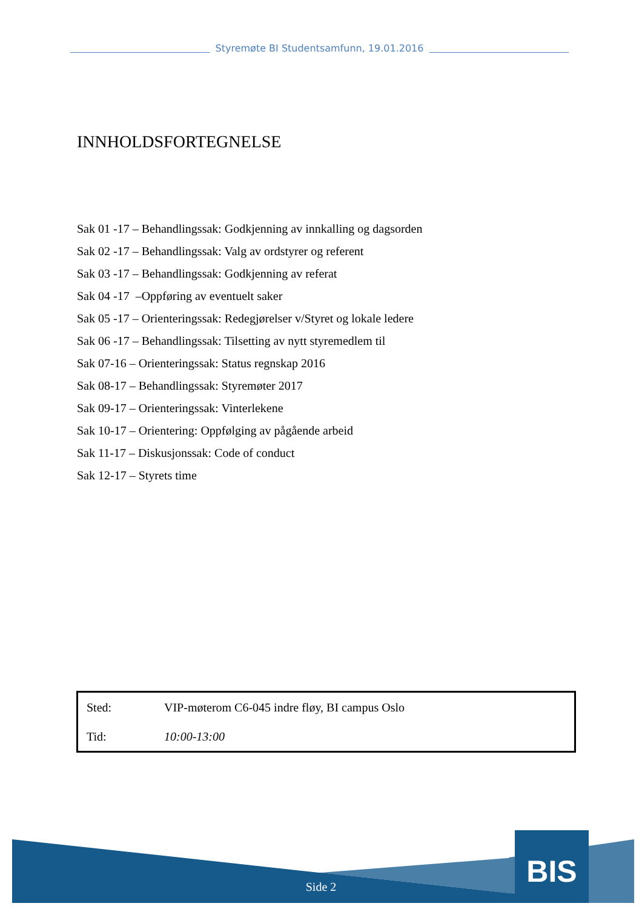Styremøte BI Studentsamfunn, 19.01.2016
INNHOLDSFORTEGNELSE
Sak 01 -17 – Behandlingssak: Godkjenning av innkalling og dagsorden
Sak 02 -17 – Behandlingssak: Valg av ordstyrer og referent
Sak 03 -17 – Behandlingssak: Godkjenning av referat
Sak 04 -17 –Oppføring av eventuelt saker
Sak 05 -17 – Orienteringssak: Redegjørelser v/Styret og lokale ledere
Sak 06 -17 – Behandlingssak: Tilsetting av nytt styremedlem til
Sak 07-16 – Orienteringssak: Status regnskap 2016
Sak 08-17 – Behandlingssak: Styremøter 2017
Sak 09-17 – Orienteringssak: Vinterlekene
Sak 10-17 – Orientering: Oppfølging av pågående arbeid
Sak 11-17 – Diskusjonssak: Code of conduct
Sak 12-17 – Styrets time
| Sted: | VIP-møterom C6-045 indre fløy, BI campus Oslo |
| Tid: | 10:00-13:00 |
BIS
Side 2